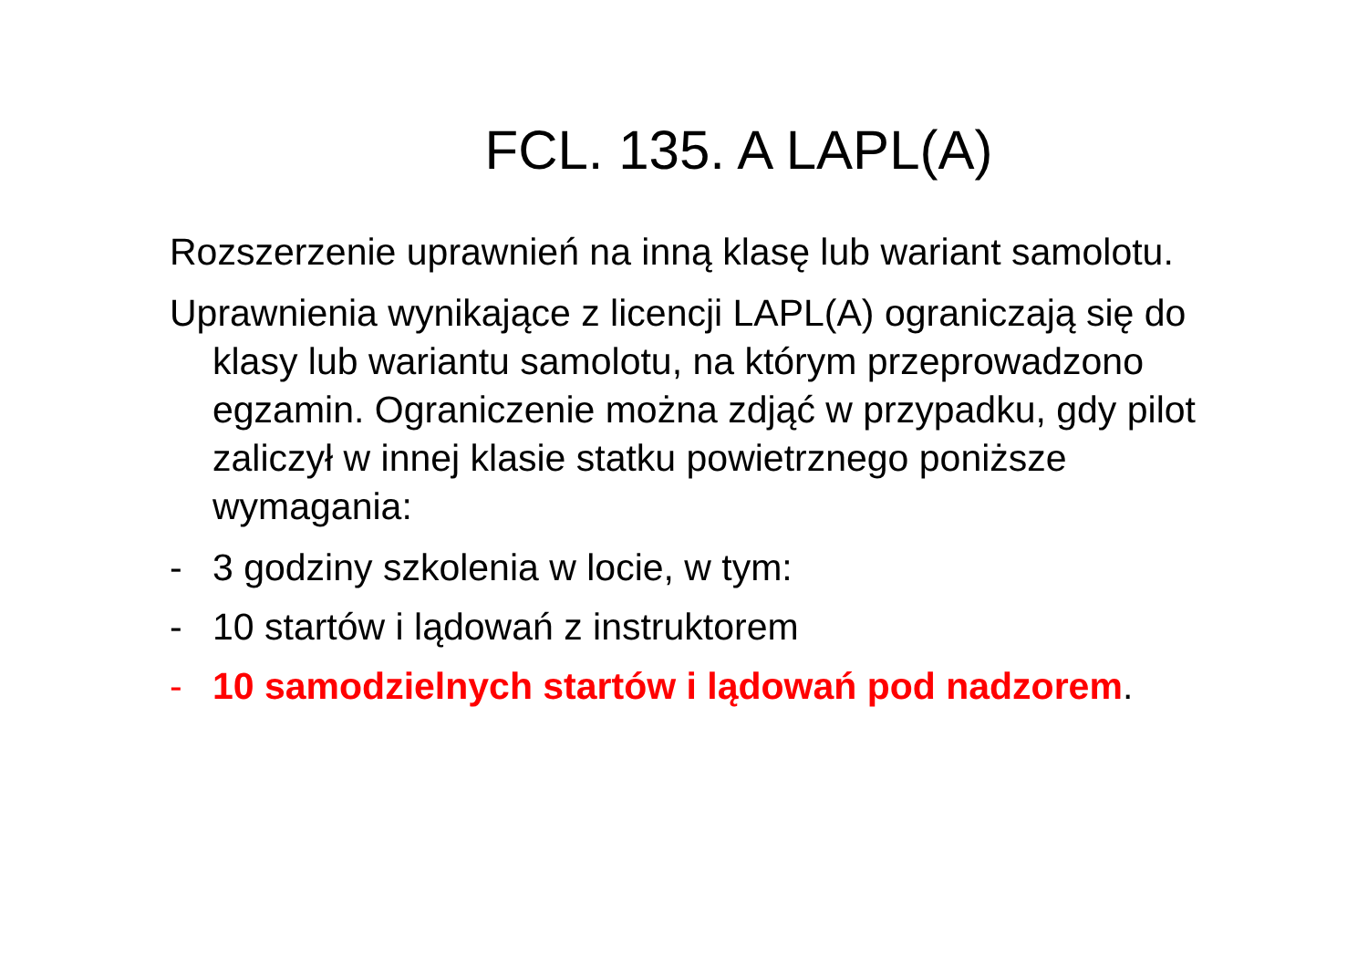FCL. 135. A LAPL(A)
Rozszerzenie uprawnień na inną klasę lub wariant samolotu.
Uprawnienia wynikające z licencji LAPL(A) ograniczają się do klasy lub wariantu samolotu, na którym przeprowadzono egzamin. Ograniczenie można zdjąć w przypadku, gdy pilot zaliczył w innej klasie statku powietrznego poniższe wymagania:
- 3 godziny szkolenia w locie, w tym:
- 10 startów i lądowań z instruktorem
- 10 samodzielnych startów i lądowań pod nadzorem.